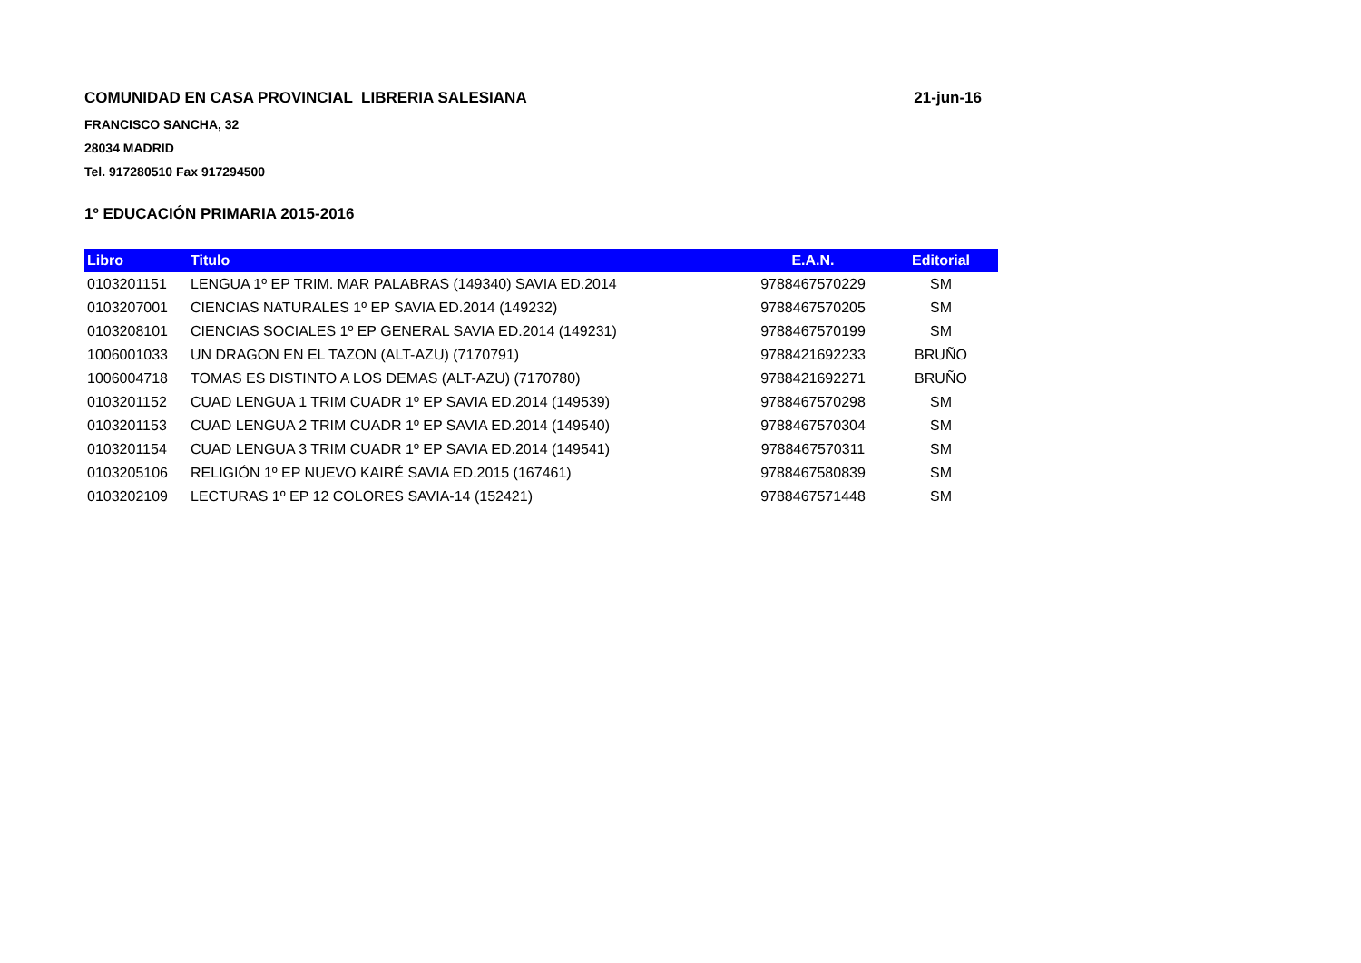COMUNIDAD EN CASA PROVINCIAL LIBRERIA SALESIANA 21-jun-16
FRANCISCO SANCHA, 32
28034 MADRID
Tel. 917280510 Fax 917294500
1º EDUCACIÓN PRIMARIA 2015-2016
| Libro | Titulo | E.A.N. | Editorial |
| --- | --- | --- | --- |
| 0103201151 | LENGUA 1º EP TRIM. MAR PALABRAS (149340) SAVIA ED.2014 | 9788467570229 | SM |
| 0103207001 | CIENCIAS NATURALES 1º EP SAVIA ED.2014 (149232) | 9788467570205 | SM |
| 0103208101 | CIENCIAS SOCIALES 1º EP GENERAL SAVIA ED.2014 (149231) | 9788467570199 | SM |
| 1006001033 | UN DRAGON EN EL TAZON (ALT-AZU) (7170791) | 9788421692233 | BRUÑO |
| 1006004718 | TOMAS ES DISTINTO A LOS DEMAS (ALT-AZU) (7170780) | 9788421692271 | BRUÑO |
| 0103201152 | CUAD LENGUA 1 TRIM CUADR 1º EP SAVIA ED.2014 (149539) | 9788467570298 | SM |
| 0103201153 | CUAD LENGUA 2 TRIM CUADR 1º EP SAVIA ED.2014 (149540) | 9788467570304 | SM |
| 0103201154 | CUAD LENGUA 3 TRIM CUADR 1º EP SAVIA ED.2014 (149541) | 9788467570311 | SM |
| 0103205106 | RELIGIÓN 1º EP NUEVO KAIRÉ SAVIA ED.2015 (167461) | 9788467580839 | SM |
| 0103202109 | LECTURAS 1º EP 12 COLORES SAVIA-14 (152421) | 9788467571448 | SM |